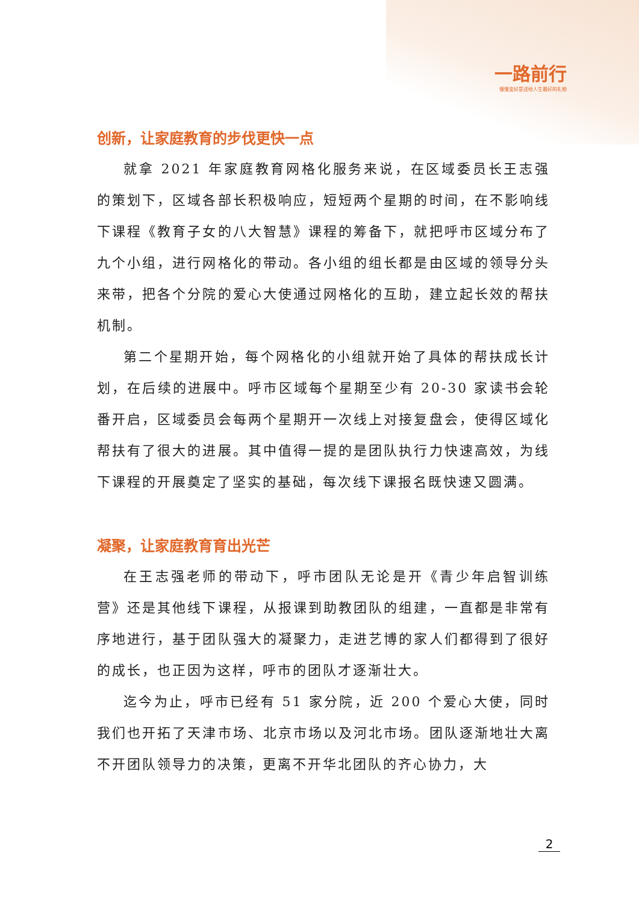一路前行
慢慢变好是送给人生最好的礼物
创新，让家庭教育的步伐更快一点
就拿 2021 年家庭教育网格化服务来说，在区域委员长王志强的策划下，区域各部长积极响应，短短两个星期的时间，在不影响线下课程《教育子女的八大智慧》课程的筹备下，就把呼市区域分布了九个小组，进行网格化的带动。各小组的组长都是由区域的领导分头来带，把各个分院的爱心大使通过网格化的互助，建立起长效的帮扶机制。
第二个星期开始，每个网格化的小组就开始了具体的帮扶成长计划，在后续的进展中。呼市区域每个星期至少有 20-30 家读书会轮番开启，区域委员会每两个星期开一次线上对接复盘会，使得区域化帮扶有了很大的进展。其中值得一提的是团队执行力快速高效，为线下课程的开展奠定了坚实的基础，每次线下课报名既快速又圆满。
凝聚，让家庭教育育出光芒
在王志强老师的带动下，呼市团队无论是开《青少年启智训练营》还是其他线下课程，从报课到助教团队的组建，一直都是非常有序地进行，基于团队强大的凝聚力，走进艺博的家人们都得到了很好的成长，也正因为这样，呼市的团队才逐渐壮大。
迄今为止，呼市已经有 51 家分院，近 200 个爱心大使，同时我们也开拓了天津市场、北京市场以及河北市场。团队逐渐地壮大离不开团队领导力的决策，更离不开华北团队的齐心协力，大
2